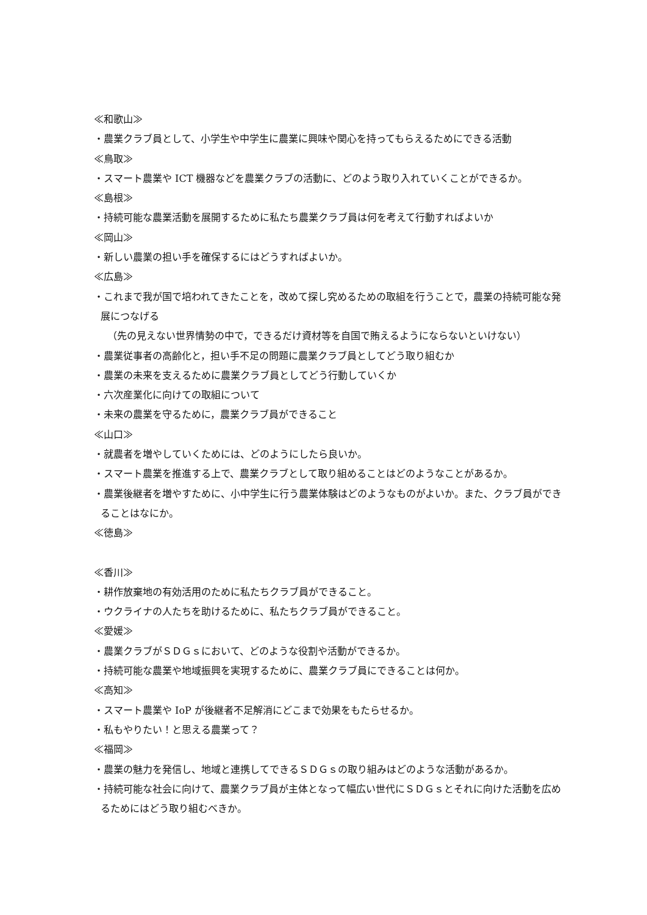≪和歌山≫
・農業クラブ員として、小学生や中学生に農業に興味や関心を持ってもらえるためにできる活動
≪鳥取≫
・スマート農業や ICT 機器などを農業クラブの活動に、どのよう取り入れていくことができるか。
≪島根≫
・持続可能な農業活動を展開するために私たち農業クラブ員は何を考えて行動すればよいか
≪岡山≫
・新しい農業の担い手を確保するにはどうすればよいか。
≪広島≫
・これまで我が国で培われてきたことを，改めて探し究めるための取組を行うことで，農業の持続可能な発展につなげる
（先の見えない世界情勢の中で，できるだけ資材等を自国で賄えるようにならないといけない）
・農業従事者の高齢化と，担い手不足の問題に農業クラブ員としてどう取り組むか
・農業の未来を支えるために農業クラブ員としてどう行動していくか
・六次産業化に向けての取組について
・未来の農業を守るために，農業クラブ員ができること
≪山口≫
・就農者を増やしていくためには、どのようにしたら良いか。
・スマート農業を推進する上で、農業クラブとして取り組めることはどのようなことがあるか。
・農業後継者を増やすために、小中学生に行う農業体験はどのようなものがよいか。また、クラブ員ができることはなにか。
≪徳島≫
≪香川≫
・耕作放棄地の有効活用のために私たちクラブ員ができること。
・ウクライナの人たちを助けるために、私たちクラブ員ができること。
≪愛媛≫
・農業クラブがＳＤＧｓにおいて、どのような役割や活動ができるか。
・持続可能な農業や地域振興を実現するために、農業クラブ員にできることは何か。
≪高知≫
・スマート農業や IoP が後継者不足解消にどこまで効果をもたらせるか。
・私もやりたい！と思える農業って？
≪福岡≫
・農業の魅力を発信し、地域と連携してできるＳＤＧｓの取り組みはどのような活動があるか。
・持続可能な社会に向けて、農業クラブ員が主体となって幅広い世代にＳＤＧｓとそれに向けた活動を広めるためにはどう取り組むべきか。